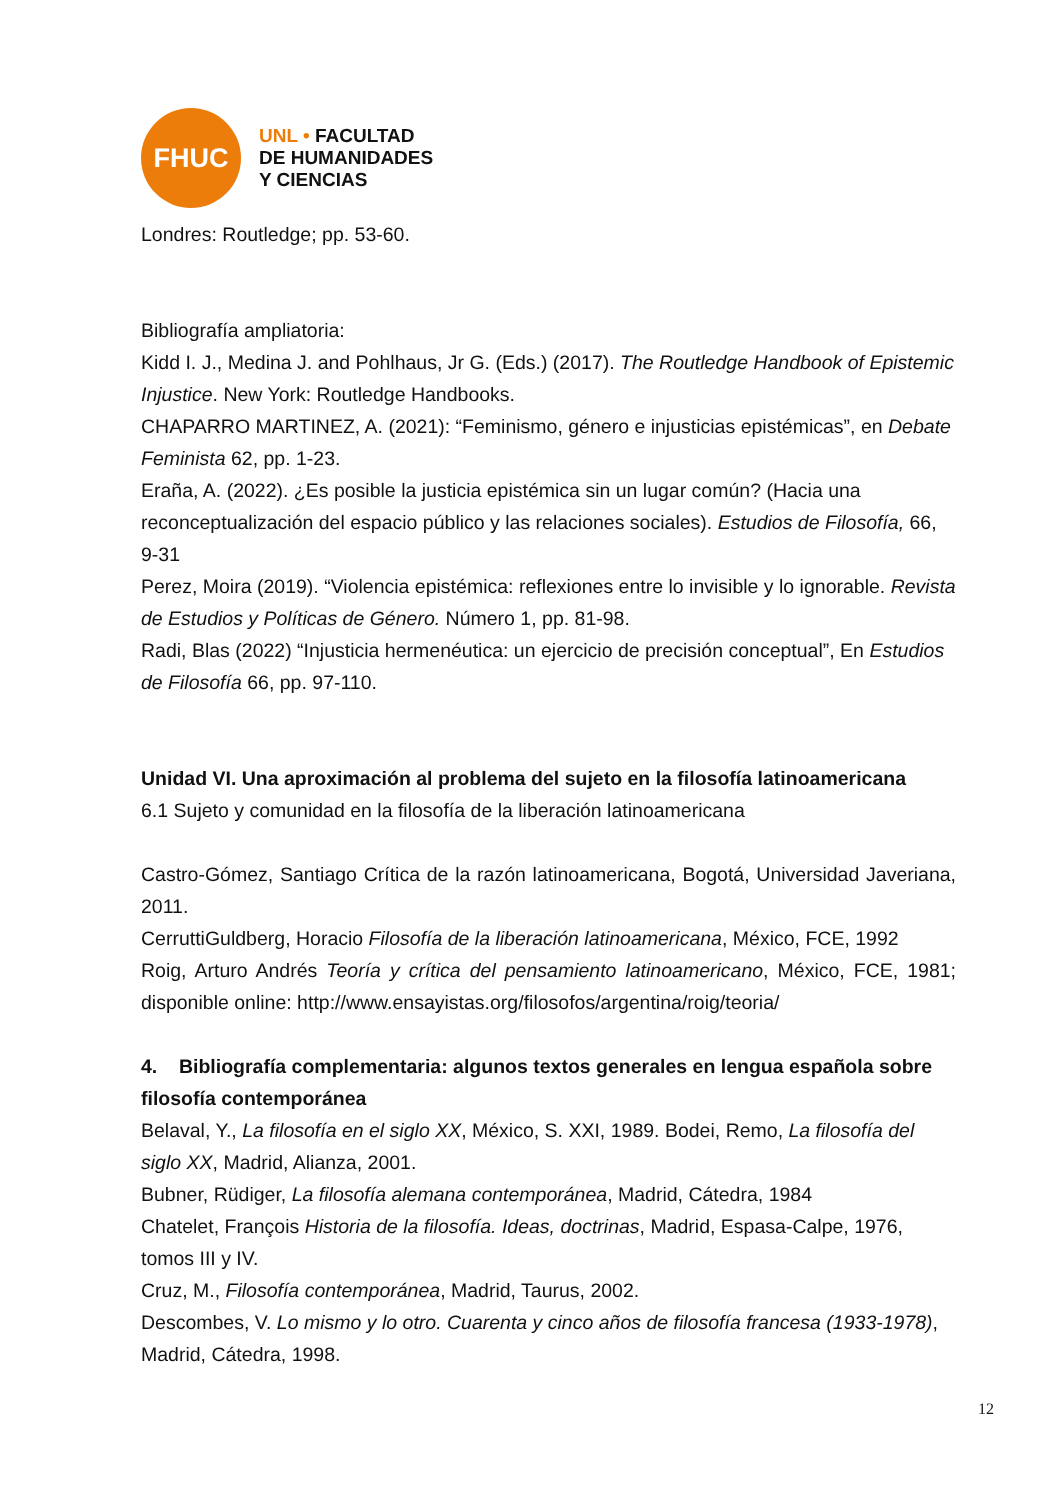FHUC
UNL • FACULTAD
DE HUMANIDADES
Y CIENCIAS
Londres: Routledge; pp. 53-60.
Bibliografía ampliatoria:
Kidd I. J., Medina J. and Pohlhaus, Jr G. (Eds.) (2017). The Routledge Handbook of Epistemic Injustice. New York: Routledge Handbooks.
CHAPARRO MARTINEZ, A. (2021): “Feminismo, género e injusticias epistémicas”, en Debate Feminista 62, pp. 1-23.
Eraña, A. (2022). ¿Es posible la justicia epistémica sin un lugar común? (Hacia una reconceptualización del espacio público y las relaciones sociales). Estudios de Filosofía, 66, 9-31
Perez, Moira (2019). “Violencia epistémica: reflexiones entre lo invisible y lo ignorable. Revista de Estudios y Políticas de Género. Número 1, pp. 81-98.
Radi, Blas (2022) “Injusticia hermenéutica: un ejercicio de precisión conceptual”, En Estudios de Filosofía 66, pp. 97-110.
Unidad VI. Una aproximación al problema del sujeto en la filosofía latinoamericana
6.1 Sujeto y comunidad en la filosofía de la liberación latinoamericana
Castro-Gómez, Santiago Crítica de la razón latinoamericana, Bogotá, Universidad Javeriana, 2011.
CerruttiGuldberg, Horacio Filosofía de la liberación latinoamericana, México, FCE, 1992
Roig, Arturo Andrés Teoría y crítica del pensamiento latinoamericano, México, FCE, 1981; disponible online: http://www.ensayistas.org/filosofos/argentina/roig/teoria/
4. Bibliografía complementaria: algunos textos generales en lengua española sobre filosofía contemporánea
Belaval, Y., La filosofía en el siglo XX, México, S. XXI, 1989. Bodei, Remo, La filosofía del siglo XX, Madrid, Alianza, 2001.
Bubner, Rüdiger, La filosofía alemana contemporánea, Madrid, Cátedra, 1984
Chatelet, François Historia de la filosofía. Ideas, doctrinas, Madrid, Espasa-Calpe, 1976, tomos III y IV.
Cruz, M., Filosofía contemporánea, Madrid, Taurus, 2002.
Descombes, V. Lo mismo y lo otro. Cuarenta y cinco años de filosofía francesa (1933-1978), Madrid, Cátedra, 1998.
12